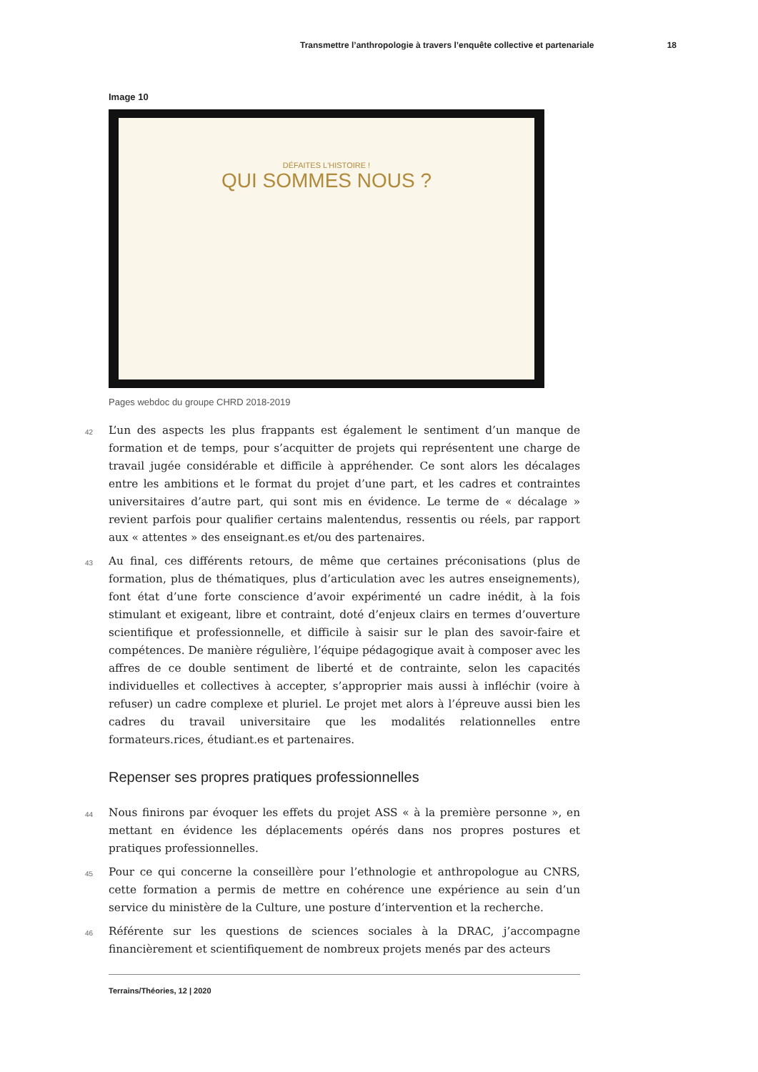Transmettre l’anthropologie à travers l’enquête collective et partenariale 18
Image 10
DÉFAITES L'HISTOIRE !
QUI SOMMES NOUS ?
Pages webdoc du groupe CHRD 2018-2019
42 L’un des aspects les plus frappants est également le sentiment d’un manque de formation et de temps, pour s’acquitter de projets qui représentent une charge de travail jugée considérable et difficile à appréhender. Ce sont alors les décalages entre les ambitions et le format du projet d’une part, et les cadres et contraintes universitaires d’autre part, qui sont mis en évidence. Le terme de « décalage » revient parfois pour qualifier certains malentendus, ressentis ou réels, par rapport aux « attentes » des enseignant.es et/ou des partenaires.
43 Au final, ces différents retours, de même que certaines préconisations (plus de formation, plus de thématiques, plus d’articulation avec les autres enseignements), font état d’une forte conscience d’avoir expérimenté un cadre inédit, à la fois stimulant et exigeant, libre et contraint, doté d’enjeux clairs en termes d’ouverture scientifique et professionnelle, et difficile à saisir sur le plan des savoir-faire et compétences. De manière régulière, l’équipe pédagogique avait à composer avec les affres de ce double sentiment de liberté et de contrainte, selon les capacités individuelles et collectives à accepter, s’approprier mais aussi à infléchir (voire à refuser) un cadre complexe et pluriel. Le projet met alors à l’épreuve aussi bien les cadres du travail universitaire que les modalités relationnelles entre formateurs.rices, étudiant.es et partenaires.
Repenser ses propres pratiques professionnelles
44 Nous finirons par évoquer les effets du projet ASS « à la première personne », en mettant en évidence les déplacements opérés dans nos propres postures et pratiques professionnelles.
45 Pour ce qui concerne la conseillère pour l’ethnologie et anthropologue au CNRS, cette formation a permis de mettre en cohérence une expérience au sein d’un service du ministère de la Culture, une posture d’intervention et la recherche.
46 Référente sur les questions de sciences sociales à la DRAC, j’accompagne financièrement et scientifiquement de nombreux projets menés par des acteurs
Terrains/Théories, 12 | 2020